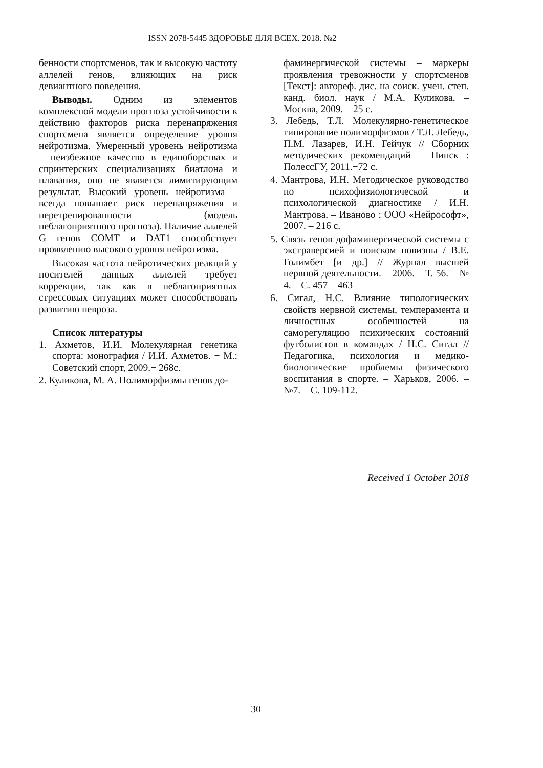ISSN 2078-5445 ЗДОРОВЬЕ ДЛЯ ВСЕХ. 2018. №2
бенности спортсменов, так и высокую частоту аллелей генов, влияющих на риск девиантного поведения.
Выводы. Одним из элементов комплексной модели прогноза устойчивости к действию факторов риска перенапряжения спортсмена является определение уровня нейротизма. Умеренный уровень нейротизма – неизбежное качество в единоборствах и спринтерских специализациях биатлона и плавания, оно не является лимитирующим результат. Высокий уровень нейротизма – всегда повышает риск перенапряжения и перетренированности (модель неблагоприятного прогноза). Наличие аллелей G генов COMT и DAT1 способствует проявлению высокого уровня нейротизма.
Высокая частота нейротических реакций у носителей данных аллелей требует коррекции, так как в неблагоприятных стрессовых ситуациях может способствовать развитию невроза.
Список литературы
1. Ахметов, И.И. Молекулярная генетика спорта: монография / И.И. Ахметов. − М.: Советский спорт, 2009.− 268с.
2. Куликова, М. А. Полиморфизмы генов до-
фаминергической системы – маркеры проявления тревожности у спортсменов [Текст]: автореф. дис. на соиск. учен. степ. канд. биол. наук / М.А. Куликова. – Москва, 2009. – 25 с.
3. Лебедь, Т.Л. Молекулярно-генетическое типирование полиморфизмов / Т.Л. Лебедь, П.М. Лазарев, И.Н. Гейчук // Сборник методических рекомендаций – Пинск : ПолессГУ, 2011.−72 с.
4. Мантрова, И.Н. Методическое руководство по психофизиологической и психологической диагностике / И.Н. Мантрова. – Иваново : ООО «Нейрософт», 2007. – 216 с.
5. Связь генов дофаминергической системы с экстраверсией и поиском новизны / В.Е. Голимбет [и др.] // Журнал высшей нервной деятельности. – 2006. – Т. 56. – № 4. – С. 457 – 463
6. Сигал, Н.С. Влияние типологических свойств нервной системы, темперамента и личностных особенностей на саморегуляцию психических состояний футболистов в командах / Н.С. Сигал // Педагогика, психология и медико-биологические проблемы физического воспитания в спорте. – Харьков, 2006. – №7. – С. 109-112.
Received 1 October 2018
30